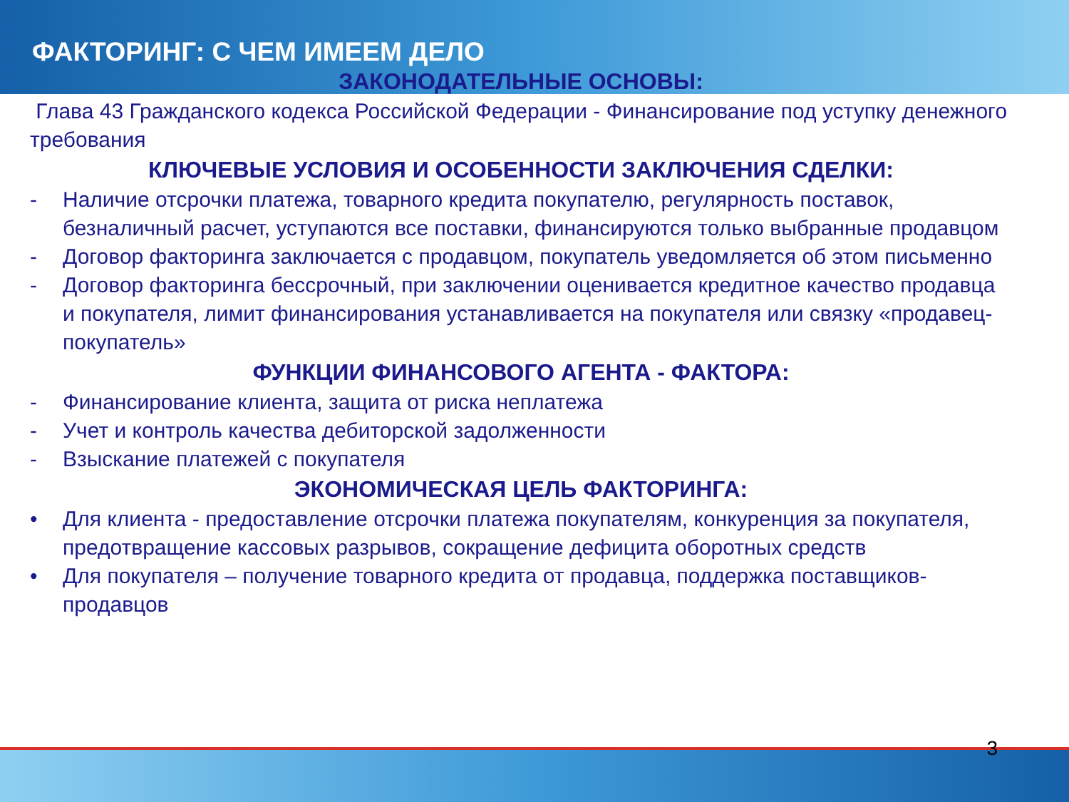ФАКТОРИНГ: С ЧЕМ ИМЕЕМ ДЕЛО
ЗАКОНОДАТЕЛЬНЫЕ ОСНОВЫ:
Глава 43 Гражданского кодекса Российской Федерации - Финансирование под уступку денежного требования
КЛЮЧЕВЫЕ УСЛОВИЯ И ОСОБЕННОСТИ ЗАКЛЮЧЕНИЯ СДЕЛКИ:
- Наличие отсрочки платежа, товарного кредита покупателю, регулярность поставок, безналичный расчет, уступаются все поставки, финансируются только выбранные продавцом
- Договор факторинга заключается с продавцом, покупатель уведомляется об этом письменно
- Договор факторинга бессрочный, при заключении оценивается кредитное качество продавца и покупателя, лимит финансирования устанавливается на покупателя или связку «продавец-покупатель»
ФУНКЦИИ ФИНАНСОВОГО АГЕНТА - ФАКТОРА:
- Финансирование клиента, защита от риска неплатежа
- Учет и контроль качества дебиторской задолженности
- Взыскание платежей с покупателя
ЭКОНОМИЧЕСКАЯ ЦЕЛЬ ФАКТОРИНГА:
• Для клиента - предоставление отсрочки платежа покупателям, конкуренция за покупателя, предотвращение кассовых разрывов, сокращение дефицита оборотных средств
• Для покупателя – получение товарного кредита от продавца, поддержка поставщиков-продавцов
3